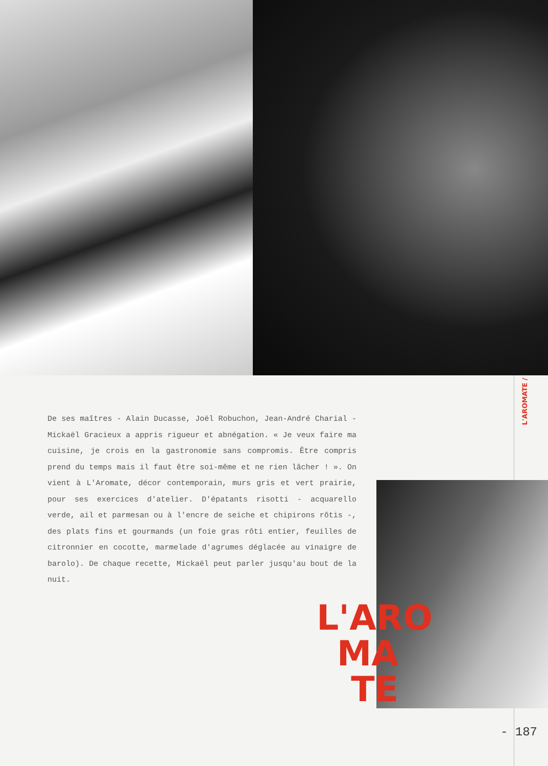L'AROMATE /
De ses maîtres - Alain Ducasse, Joël Robuchon, Jean-André Charial - Mickaël Gracieux a appris rigueur et abnégation. « Je veux faire ma cuisine, je crois en la gastronomie sans compromis. Être compris prend du temps mais il faut être soi-même et ne rien lâcher ! ». On vient à L'Aromate, décor contemporain, murs gris et vert prairie, pour ses exercices d'atelier. D'épatants risotti - acquarello verde, ail et parmesan ou à l'encre de seiche et chipirons rôtis -, des plats fins et gourmands (un foie gras rôti entier, feuilles de citronnier en cocotte, marmelade d'agrumes déglacée au vinaigre de barolo). De chaque recette, Mickaël peut parler jusqu'au bout de la nuit.
L'ARO
MA
TE
- 187